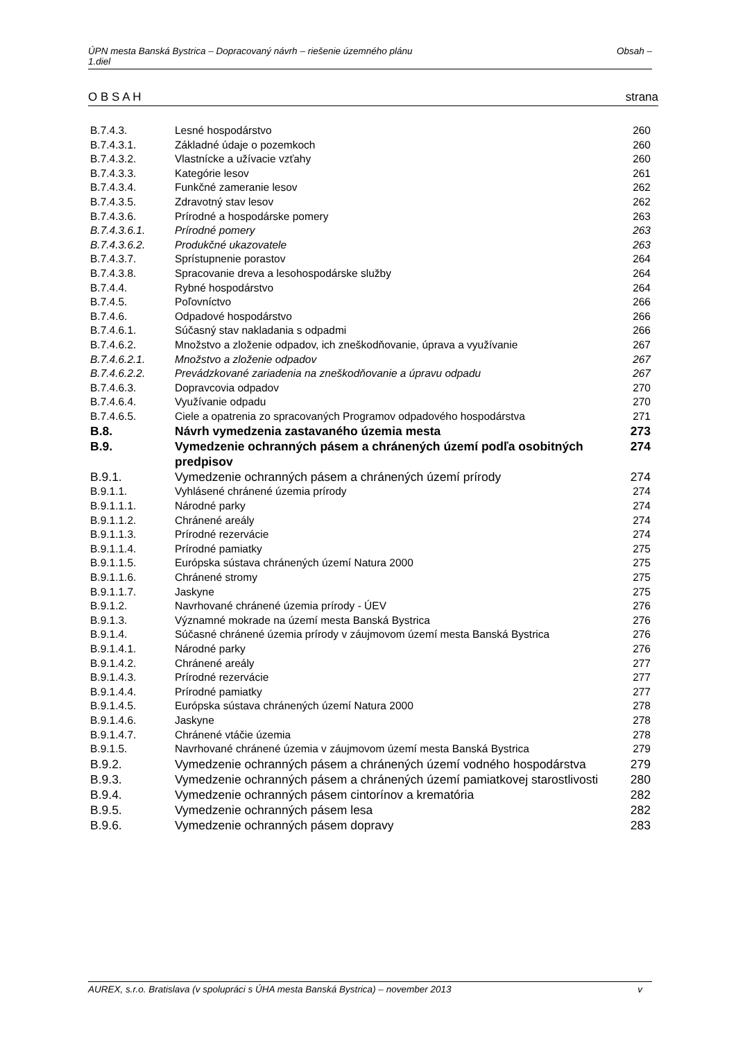Obsah – ÚPN mesta Banská Bystrica – Dopracovaný návrh – riešenie územného plánu
1.diel
strana O B S A H
| B.7.4.3. | Lesné hospodárstvo | 260 |
| B.7.4.3.1. | Základné údaje o pozemkoch | 260 |
| B.7.4.3.2. | Vlastnícke a užívacie vzťahy | 260 |
| B.7.4.3.3. | Kategórie lesov | 261 |
| B.7.4.3.4. | Funkčné zameranie lesov | 262 |
| B.7.4.3.5. | Zdravotný stav lesov | 262 |
| B.7.4.3.6. | Prírodné a hospodárske pomery | 263 |
| B.7.4.3.6.1. | Prírodné pomery | 263 |
| B.7.4.3.6.2. | Produkčné ukazovatele | 263 |
| B.7.4.3.7. | Sprístupnenie porastov | 264 |
| B.7.4.3.8. | Spracovanie dreva a lesohospodárske služby | 264 |
| B.7.4.4. | Rybné hospodárstvo | 264 |
| B.7.4.5. | Poľovníctvo | 266 |
| B.7.4.6. | Odpadové hospodárstvo | 266 |
| B.7.4.6.1. | Súčasný stav nakladania s odpadmi | 266 |
| B.7.4.6.2. | Množstvo a zloženie odpadov, ich zneškodňovanie, úprava a využívanie | 267 |
| B.7.4.6.2.1. | Množstvo a zloženie odpadov | 267 |
| B.7.4.6.2.2. | Prevádzkované zariadenia na zneškodňovanie a úpravu odpadu | 267 |
| B.7.4.6.3. | Dopravcovia odpadov | 270 |
| B.7.4.6.4. | Využívanie odpadu | 270 |
| B.7.4.6.5. | Ciele a opatrenia zo spracovaných Programov odpadového hospodárstva | 271 |
| B.8. | Návrh vymedzenia zastavaného územia mesta | 273 |
| B.9. | Vymedzenie ochranných pásem a chránených území podľa osobitných predpisov | 274 |
| B.9.1. | Vymedzenie ochranných pásem a chránených území prírody | 274 |
| B.9.1.1. | Vyhlásené chránené územia prírody | 274 |
| B.9.1.1.1. | Národné parky | 274 |
| B.9.1.1.2. | Chránené areály | 274 |
| B.9.1.1.3. | Prírodné rezervácie | 274 |
| B.9.1.1.4. | Prírodné pamiatky | 275 |
| B.9.1.1.5. | Európska sústava chránených území Natura 2000 | 275 |
| B.9.1.1.6. | Chránené stromy | 275 |
| B.9.1.1.7. | Jaskyne | 275 |
| B.9.1.2. | Navrhované chránené územia prírody - ÚEV | 276 |
| B.9.1.3. | Významné mokrade na území mesta Banská Bystrica | 276 |
| B.9.1.4. | Súčasné chránené územia prírody v záujmovom území mesta Banská Bystrica | 276 |
| B.9.1.4.1. | Národné parky | 276 |
| B.9.1.4.2. | Chránené areály | 277 |
| B.9.1.4.3. | Prírodné rezervácie | 277 |
| B.9.1.4.4. | Prírodné pamiatky | 277 |
| B.9.1.4.5. | Európska sústava chránených území Natura 2000 | 278 |
| B.9.1.4.6. | Jaskyne | 278 |
| B.9.1.4.7. | Chránené vtáčie územia | 278 |
| B.9.1.5. | Navrhované chránené územia v záujmovom území mesta Banská Bystrica | 279 |
| B.9.2. | Vymedzenie ochranných pásem a chránených území vodného hospodárstva | 279 |
| B.9.3. | Vymedzenie ochranných pásem a chránených území pamiatkovej starostlivosti | 280 |
| B.9.4. | Vymedzenie ochranných pásem cintorínov a krematória | 282 |
| B.9.5. | Vymedzenie ochranných pásem lesa | 282 |
| B.9.6. | Vymedzenie ochranných pásem dopravy | 283 |
v AUREX, s.r.o. Bratislava (v spolupráci s ÚHA mesta Banská Bystrica) – november 2013